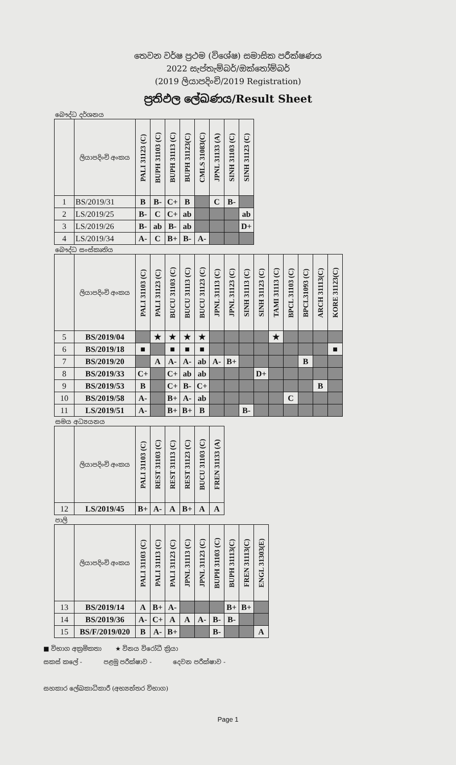තෙවන වර්ෂ ප්‍රථම (විශේෂ) සමාසික පරීක්ෂණය
2022 සැප්තැම්බර්/ඔක්තෝම්බර්
(2019 ලියාපදිංචි/2019 Registration)
ප්‍රතිඵල ලේඛණය/Result Sheet
බෞද්ධ දර්ශනය
| | ලියාපදිංචි අංකය | PALI 31123 (C) | BUPH 31103 (C) | BUPH 31113 (C) | BUPH 31123(C) | CMLS 31083(C) | JPNL 31133 (A) | SINH 31103 (C) | SINH 31123 (C) |
| --- | --- | --- | --- | --- | --- | --- | --- | --- | --- |
| 1 | BS/2019/31 | B | B- | C+ | B | | C | B- | |
| 2 | LS/2019/25 | B- | C | C+ | ab | | | | ab |
| 3 | LS/2019/26 | B- | ab | B- | ab | | | | D+ |
| 4 | LS/2019/34 | A- | C | B+ | B- | A- | | | |
බෞද්ධ සංස්කෘතිය
| | ලියාපදිංචි අංකය | PALI 31103 (C) | PALI 31123 (C) | BUCU 31103 (C) | BUCU 31113 (C) | BUCU 31123 (C) | JPNL 31113 (C) | JPNL 31123 (C) | SINH 31113 (C) | SINH 31123 (C) | TAMI 31113 (C) | BPCL 31103 (C) | BPCL31093 (C) | ARCH 31113(C) | KORE 31123(C) |
| --- | --- | --- | --- | --- | --- | --- | --- | --- | --- | --- | --- | --- | --- | --- | --- |
| 5 | BS/2019/04 | | ★ | ★ | ★ | ★ | | | | | ★ | | | | |
| 6 | BS/2019/18 | ■ | | ■ | ■ | ■ | | | | | | | | | ■ |
| 7 | BS/2019/20 | | A | A- | A- | ab | A- | B+ | | | | | B | | |
| 8 | BS/2019/33 | C+ | | C+ | ab | ab | | | | D+ | | | | | |
| 9 | BS/2019/53 | B | | C+ | B- | C+ | | | | | | | | B | |
| 10 | BS/2019/58 | A- | | B+ | A- | ab | | | | | | C | | | |
| 11 | LS/2019/51 | A- | | B+ | B+ | B | | | B- | | | | | | |
සමය අධ්‍යයනය
| | ලියාපදිංචි අංකය | PALI 31103 (C) | REST 31103 (C) | REST 31113 (C) | REST 31123 (C) | BUCU 31103 (C) | FREN 31133 (A) |
| --- | --- | --- | --- | --- | --- | --- | --- |
| 12 | LS/2019/45 | B+ | A- | A | B+ | A | A |
පාලි
| | ලියාපදිංචි අංකය | PALI 31103 (C) | PALI 31113 (C) | PALI 31123 (C) | JPNL 31113 (C) | JPNL 31123 (C) | BUPH 31103 (C) | BUPH 31113(C) | FREN 31113(C) | ENGL 31303(E) |
| --- | --- | --- | --- | --- | --- | --- | --- | --- | --- | --- |
| 13 | BS/2019/14 | A | B+ | A- | | | | B+ | B+ | |
| 14 | BS/2019/36 | A- | C+ | A | A | A- | B- | B- | | |
| 15 | BS/F/2019/020 | B | A- | B+ | | | B- | | | A |
■ විභාග අක්‍රමිකතා ★ විනය විරෝධී ක්‍රියා
සකස් කලේ - පළමු පරීක්ෂාව - දෙවන පරීක්ෂාව -
සහකාර ලේඛකාධිකාරී (අභ්‍යන්තර විභාග)
Page 1